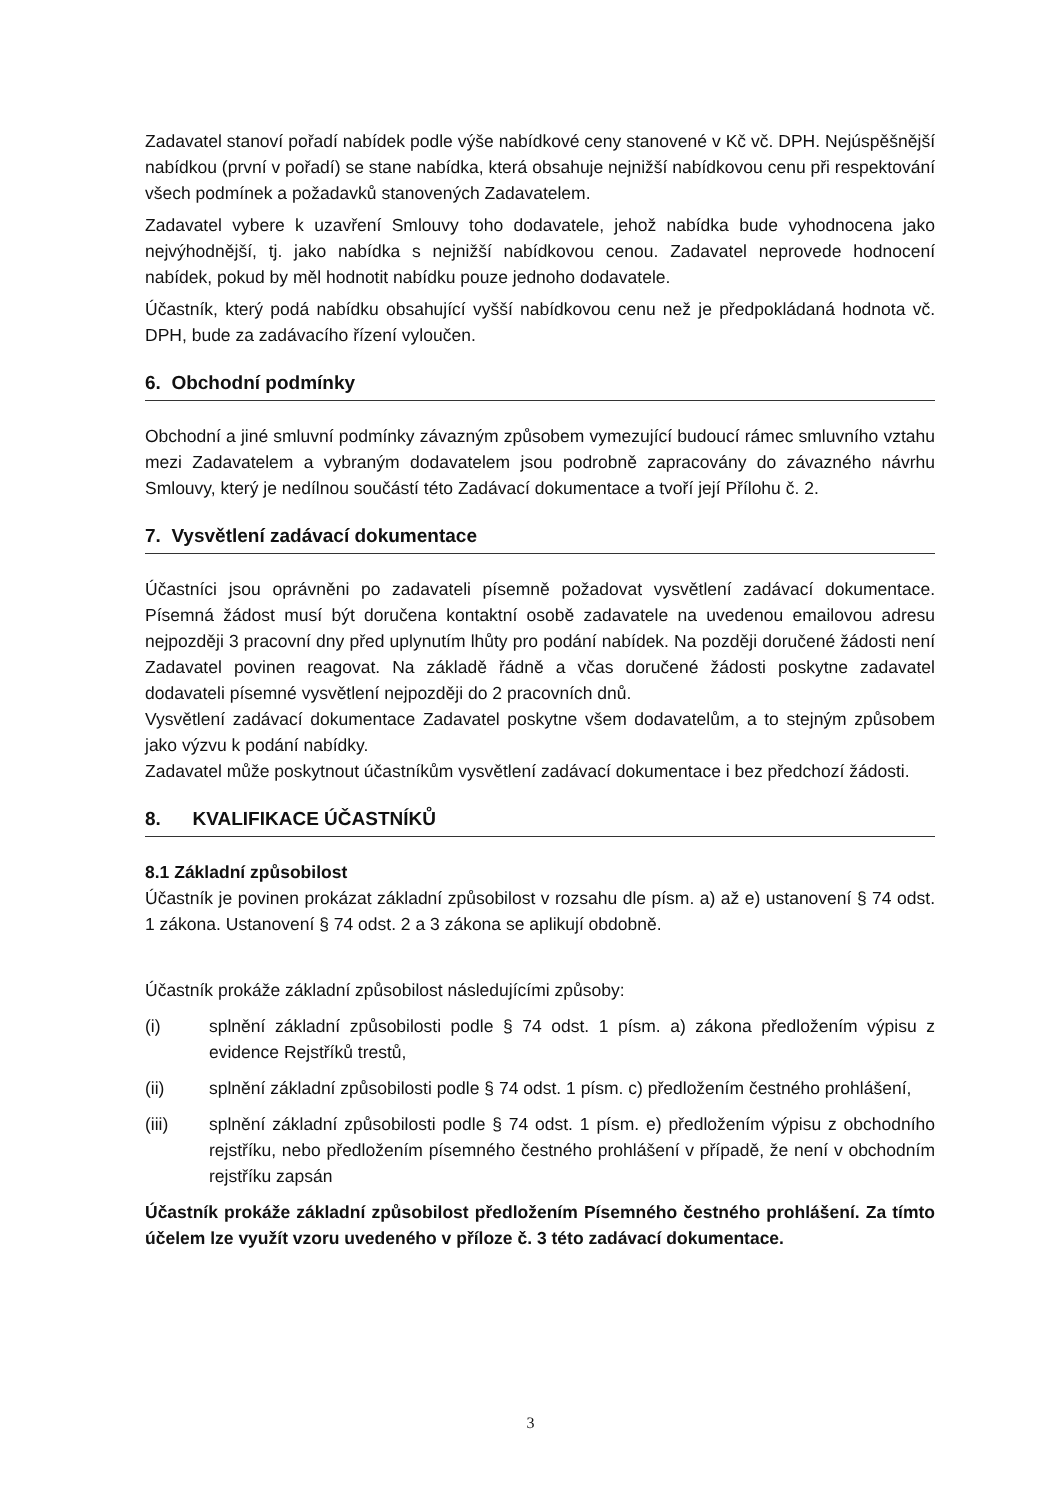Zadavatel stanoví pořadí nabídek podle výše nabídkové ceny stanovené v Kč vč. DPH. Nejúspěšnější nabídkou (první v pořadí) se stane nabídka, která obsahuje nejnižší nabídkovou cenu při respektování všech podmínek a požadavků stanovených Zadavatelem.
Zadavatel vybere k uzavření Smlouvy toho dodavatele, jehož nabídka bude vyhodnocena jako nejvýhodnější, tj. jako nabídka s nejnižší nabídkovou cenou. Zadavatel neprovede hodnocení nabídek, pokud by měl hodnotit nabídku pouze jednoho dodavatele.
Účastník, který podá nabídku obsahující vyšší nabídkovou cenu než je předpokládaná hodnota vč. DPH, bude za zadávacího řízení vyloučen.
6. Obchodní podmínky
Obchodní a jiné smluvní podmínky závazným způsobem vymezující budoucí rámec smluvního vztahu mezi Zadavatelem a vybraným dodavatelem jsou podrobně zapracovány do závazného návrhu Smlouvy, který je nedílnou součástí této Zadávací dokumentace a tvoří její Přílohu č. 2.
7. Vysvětlení zadávací dokumentace
Účastníci jsou oprávněni po zadavateli písemně požadovat vysvětlení zadávací dokumentace. Písemná žádost musí být doručena kontaktní osobě zadavatele na uvedenou emailovou adresu nejpozději 3 pracovní dny před uplynutím lhůty pro podání nabídek. Na později doručené žádosti není Zadavatel povinen reagovat. Na základě řádně a včas doručené žádosti poskytne zadavatel dodavateli písemné vysvětlení nejpozději do 2 pracovních dnů.
Vysvětlení zadávací dokumentace Zadavatel poskytne všem dodavatelům, a to stejným způsobem jako výzvu k podání nabídky.
Zadavatel může poskytnout účastníkům vysvětlení zadávací dokumentace i bez předchozí žádosti.
8. KVALIFIKACE ÚČASTNÍKŮ
8.1 Základní způsobilost
Účastník je povinen prokázat základní způsobilost v rozsahu dle písm. a) až e) ustanovení § 74 odst. 1 zákona. Ustanovení § 74 odst. 2 a 3 zákona se aplikují obdobně.
Účastník prokáže základní způsobilost následujícími způsoby:
(i) splnění základní způsobilosti podle § 74 odst. 1 písm. a) zákona předložením výpisu z evidence Rejstříků trestů,
(ii) splnění základní způsobilosti podle § 74 odst. 1 písm. c) předložením čestného prohlášení,
(iii) splnění základní způsobilosti podle § 74 odst. 1 písm. e) předložením výpisu z obchodního rejstříku, nebo předložením písemného čestného prohlášení v případě, že není v obchodním rejstříku zapsán
Účastník prokáže základní způsobilost předložením Písemného čestného prohlášení. Za tímto účelem lze využít vzoru uvedeného v příloze č. 3 této zadávací dokumentace.
3